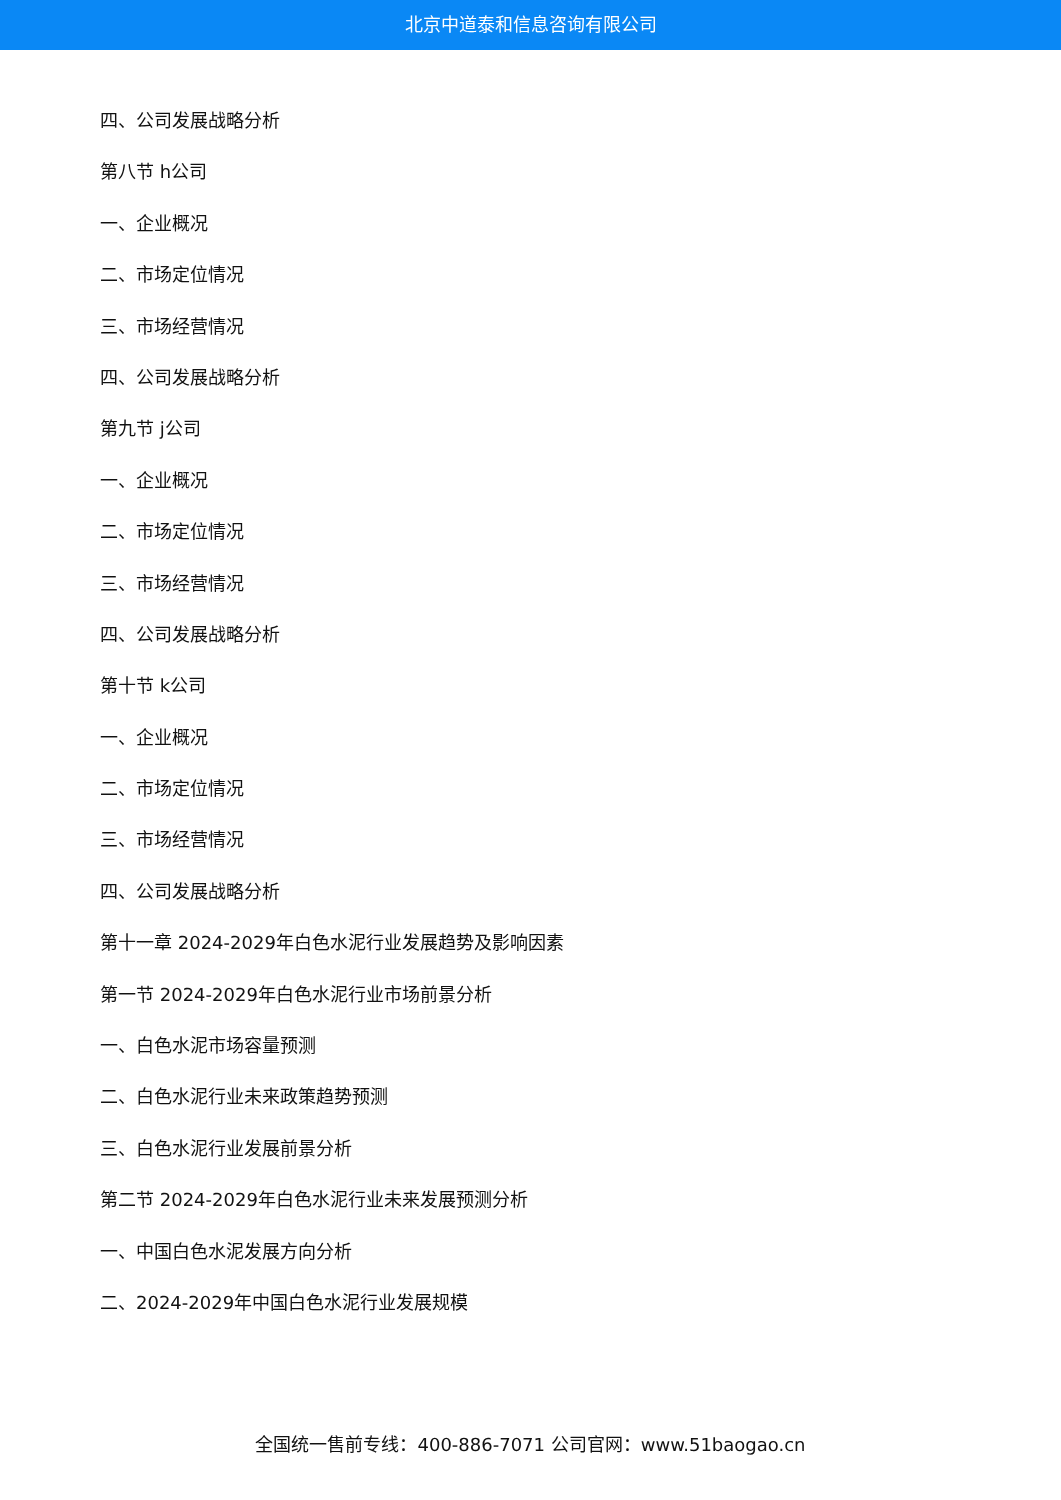北京中道泰和信息咨询有限公司
四、公司发展战略分析
第八节 h公司
一、企业概况
二、市场定位情况
三、市场经营情况
四、公司发展战略分析
第九节 j公司
一、企业概况
二、市场定位情况
三、市场经营情况
四、公司发展战略分析
第十节 k公司
一、企业概况
二、市场定位情况
三、市场经营情况
四、公司发展战略分析
第十一章 2024-2029年白色水泥行业发展趋势及影响因素
第一节 2024-2029年白色水泥行业市场前景分析
一、白色水泥市场容量预测
二、白色水泥行业未来政策趋势预测
三、白色水泥行业发展前景分析
第二节 2024-2029年白色水泥行业未来发展预测分析
一、中国白色水泥发展方向分析
二、2024-2029年中国白色水泥行业发展规模
全国统一售前专线：400-886-7071 公司官网：www.51baogao.cn